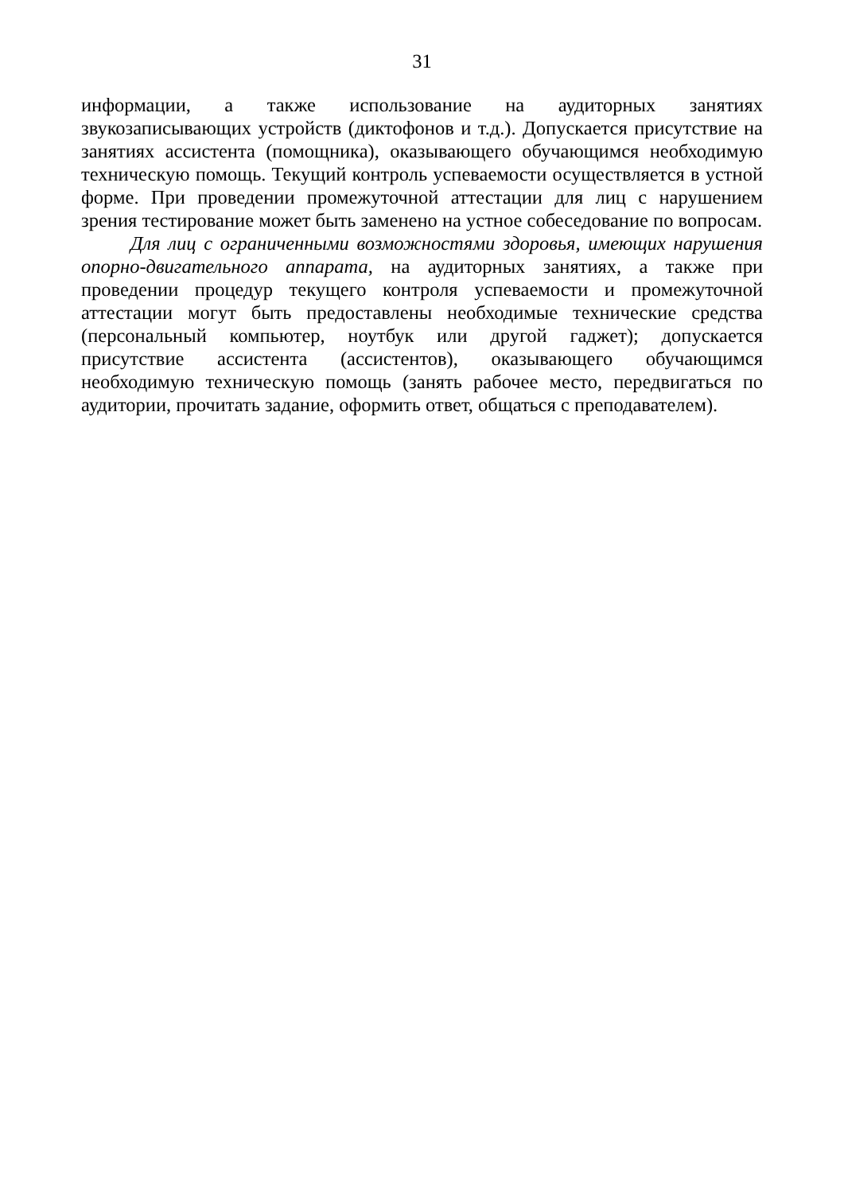31
информации, а также использование на аудиторных занятиях звукозаписывающих устройств (диктофонов и т.д.). Допускается присутствие на занятиях ассистента (помощника), оказывающего обучающимся необходимую техническую помощь. Текущий контроль успеваемости осуществляется в устной форме. При проведении промежуточной аттестации для лиц с нарушением зрения тестирование может быть заменено на устное собеседование по вопросам.
Для лиц с ограниченными возможностями здоровья, имеющих нарушения опорно-двигательного аппарата, на аудиторных занятиях, а также при проведении процедур текущего контроля успеваемости и промежуточной аттестации могут быть предоставлены необходимые технические средства (персональный компьютер, ноутбук или другой гаджет); допускается присутствие ассистента (ассистентов), оказывающего обучающимся необходимую техническую помощь (занять рабочее место, передвигаться по аудитории, прочитать задание, оформить ответ, общаться с преподавателем).